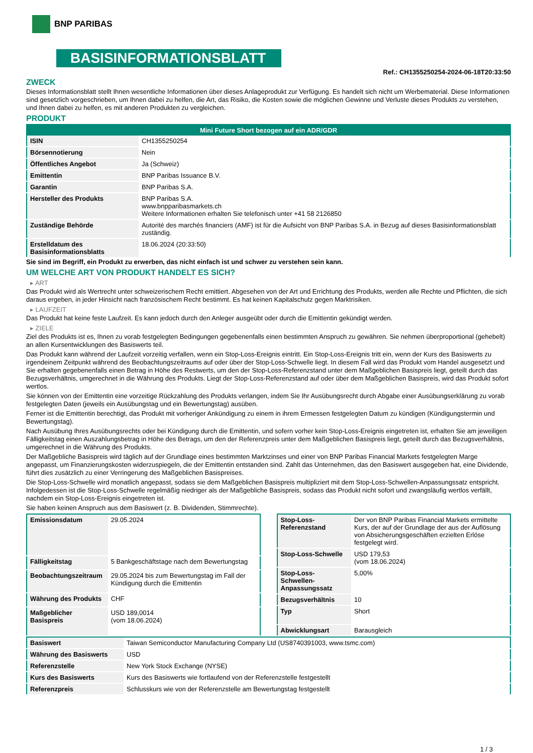BNP PARIBAS
BASISINFORMATIONSBLATT
Ref.: CH1355250254-2024-06-18T20:33:50
ZWECK
Dieses Informationsblatt stellt Ihnen wesentliche Informationen über dieses Anlageprodukt zur Verfügung. Es handelt sich nicht um Werbematerial. Diese Informationen sind gesetzlich vorgeschrieben, um Ihnen dabei zu helfen, die Art, das Risiko, die Kosten sowie die möglichen Gewinne und Verluste dieses Produkts zu verstehen, und Ihnen dabei zu helfen, es mit anderen Produkten zu vergleichen.
PRODUKT
| Mini Future Short bezogen auf ein ADR/GDR | |
| --- | --- |
| ISIN | CH1355250254 |
| Börsennotierung | Nein |
| Öffentliches Angebot | Ja (Schweiz) |
| Emittentin | BNP Paribas Issuance B.V. |
| Garantin | BNP Paribas S.A. |
| Hersteller des Produkts | BNP Paribas S.A. www.bnpparibasmarkets.ch Weitere Informationen erhalten Sie telefonisch unter +41 58 2126850 |
| Zuständige Behörde | Autorité des marchés financiers (AMF) ist für die Aufsicht von BNP Paribas S.A. in Bezug auf dieses Basisinformationsblatt zuständig. |
| Erstelldatum des Basisinformationsblatts | 18.06.2024 (20:33:50) |
Sie sind im Begriff, ein Produkt zu erwerben, das nicht einfach ist und schwer zu verstehen sein kann.
UM WELCHE ART VON PRODUKT HANDELT ES SICH?
▸ ART
Das Produkt wird als Wertrecht unter schweizerischem Recht emittiert. Abgesehen von der Art und Errichtung des Produkts, werden alle Rechte und Pflichten, die sich daraus ergeben, in jeder Hinsicht nach französischem Recht bestimmt. Es hat keinen Kapitalschutz gegen Marktrisiken.
▸ LAUFZEIT
Das Produkt hat keine feste Laufzeit. Es kann jedoch durch den Anleger ausgeübt oder durch die Emittentin gekündigt werden.
▸ ZIELE
Ziel des Produkts ist es, Ihnen zu vorab festgelegten Bedingungen gegebenenfalls einen bestimmten Anspruch zu gewähren. Sie nehmen überproportional (gehebelt) an allen Kursentwicklungen des Basiswerts teil.
Das Produkt kann während der Laufzeit vorzeitig verfallen, wenn ein Stop-Loss-Ereignis eintritt. Ein Stop-Loss-Ereignis tritt ein, wenn der Kurs des Basiswerts zu irgendeinem Zeitpunkt während des Beobachtungszeitraums auf oder über der Stop-Loss-Schwelle liegt. In diesem Fall wird das Produkt vom Handel ausgesetzt und Sie erhalten gegebenenfalls einen Betrag in Höhe des Restwerts, um den der Stop-Loss-Referenzstand unter dem Maßgeblichen Basispreis liegt, geteilt durch das Bezugsverhältnis, umgerechnet in die Währung des Produkts. Liegt der Stop-Loss-Referenzstand auf oder über dem Maßgeblichen Basispreis, wird das Produkt sofort wertlos.
Sie können von der Emittentin eine vorzeitige Rückzahlung des Produkts verlangen, indem Sie Ihr Ausübungsrecht durch Abgabe einer Ausübungserklärung zu vorab festgelegten Daten (jeweils ein Ausübungstag und ein Bewertungstag) ausüben.
Ferner ist die Emittentin berechtigt, das Produkt mit vorheriger Ankündigung zu einem in ihrem Ermessen festgelegten Datum zu kündigen (Kündigungstermin und Bewertungstag).
Nach Ausübung Ihres Ausübungsrechts oder bei Kündigung durch die Emittentin, und sofern vorher kein Stop-Loss-Ereignis eingetreten ist, erhalten Sie am jeweiligen Fälligkeitstag einen Auszahlungsbetrag in Höhe des Betrags, um den der Referenzpreis unter dem Maßgeblichen Basispreis liegt, geteilt durch das Bezugsverhältnis, umgerechnet in die Währung des Produkts.
Der Maßgebliche Basispreis wird täglich auf der Grundlage eines bestimmten Marktzinses und einer von BNP Paribas Financial Markets festgelegten Marge angepasst, um Finanzierungskosten widerzuspiegeln, die der Emittentin entstanden sind. Zahlt das Unternehmen, das den Basiswert ausgegeben hat, eine Dividende, führt dies zusätzlich zu einer Verringerung des Maßgeblichen Basispreises.
Die Stop-Loss-Schwelle wird monatlich angepasst, sodass sie dem Maßgeblichen Basispreis multipliziert mit dem Stop-Loss-Schwellen-Anpassungssatz entspricht. Infolgedessen ist die Stop-Loss-Schwelle regelmäßig niedriger als der Maßgebliche Basispreis, sodass das Produkt nicht sofort und zwangsläufig wertlos verfällt, nachdem ein Stop-Loss-Ereignis eingetreten ist.
Sie haben keinen Anspruch aus dem Basiswert (z. B. Dividenden, Stimmrechte).
| Emissionsdatum | 29.05.2024 |
| Fälligkeitstag | 5 Bankgeschäftstage nach dem Bewertungstag |
| Beobachtungszeitraum | 29.05.2024 bis zum Bewertungstag im Fall der Kündigung durch die Emittentin |
| Währung des Produkts | CHF |
| Maßgeblicher Basispreis | USD 189,0014 (vom 18.06.2024) |
| Stop-Loss-Referenzstand | Der von BNP Paribas Financial Markets ermittelte Kurs, der auf der Grundlage der aus der Auflösung von Absicherungsgeschäften erzielten Erlöse festgelegt wird. |
| Stop-Loss-Schwelle | USD 179,53 (vom 18.06.2024) |
| Stop-Loss-Schwellen-Anpassungssatz | 5,00% |
| Bezugsverhältnis | 10 |
| Typ | Short |
| Abwicklungsart | Barausgleich |
| Basiswert | Taiwan Semiconductor Manufacturing Company Ltd (US8740391003, www.tsmc.com) |
| Währung des Basiswerts | USD |
| Referenzstelle | New York Stock Exchange (NYSE) |
| Kurs des Basiswerts | Kurs des Basiswerts wie fortlaufend von der Referenzstelle festgestellt |
| Referenzpreis | Schlusskurs wie von der Referenzstelle am Bewertungstag festgestellt |
1 / 3